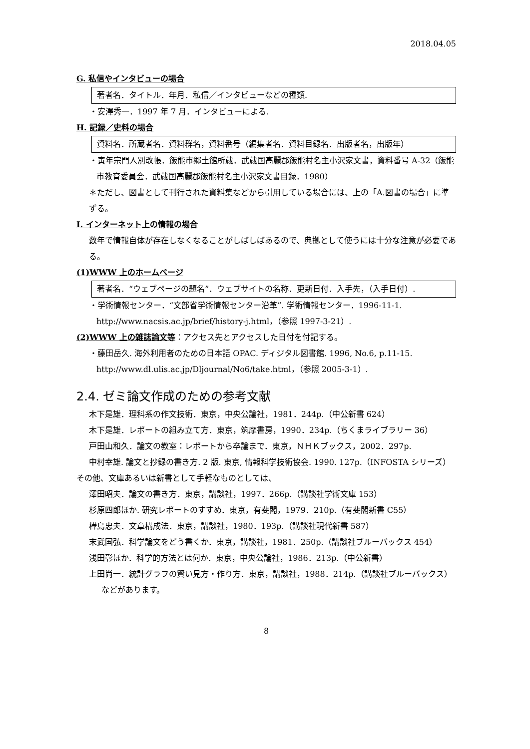2018.04.05
G. 私信やインタビューの場合
著者名．タイトル．年月．私信／インタビューなどの種類.
・安澤秀一．1997 年 7 月．インタビューによる.
H. 記録／史料の場合
資料名．所蔵者名．資料群名，資料番号（編集者名．資料目録名．出版者名，出版年）
・寅年宗門人別改帳．飯能市郷土館所蔵．武蔵国高麗郡飯能村名主小沢家文書，資料番号 A-32（飯能市教育委員会．武蔵国高麗郡飯能村名主小沢家文書目録．1980）
＊ただし、図書として刊行された資料集などから引用している場合には、上の「A.図書の場合」に準ずる。
I. インターネット上の情報の場合
数年で情報自体が存在しなくなることがしばしばあるので、典拠として使うには十分な注意が必要である。
(1)WWW 上のホームページ
著者名．“ウェブページの題名”．ウェブサイトの名称．更新日付．入手先，（入手日付）.
・学術情報センター．“文部省学術情報センター沿革”. 学術情報センター．1996-11-1. http://www.nacsis.ac.jp/brief/history-j.html，（参照 1997-3-21）.
(2)WWW 上の雑誌論文等：アクセス先とアクセスした日付を付記する。
・藤田岳久. 海外利用者のための日本語 OPAC. ディジタル図書館. 1996, No.6, p.11-15. http://www.dl.ulis.ac.jp/Dljournal/No6/take.html，（参照 2005-3-1）.
2.4. ゼミ論文作成のための参考文献
木下是雄．理科系の作文技術．東京，中央公論社，1981．244p.（中公新書 624）
木下是雄．レポートの組み立て方．東京，筑摩書房，1990．234p.（ちくまライブラリー 36）
戸田山和久．論文の教室：レポートから卒論まで．東京，ＮＨＫブックス，2002．297p.
中村幸雄. 論文と抄録の書き方. 2 版. 東京, 情報科学技術協会. 1990. 127p.（INFOSTA シリーズ）
その他、文庫あるいは新書として手軽なものとしては、
澤田昭夫．論文の書き方．東京，講談社，1997．266p.（講談社学術文庫 153）
杉原四郎ほか. 研究レポートのすすめ．東京，有斐閣，1979．210p.（有斐閣新書 C55）
樺島忠夫．文章構成法．東京，講談社，1980．193p.（講談社現代新書 587）
末武国弘．科学論文をどう書くか．東京，講談社，1981．250p.（講談社ブルーバックス 454）
浅田彰ほか．科学的方法とは何か．東京，中央公論社，1986．213p.（中公新書）
上田尚一．統計グラフの賢い見方・作り方．東京，講談社，1988．214p.（講談社ブルーバックス）などがあります。
8